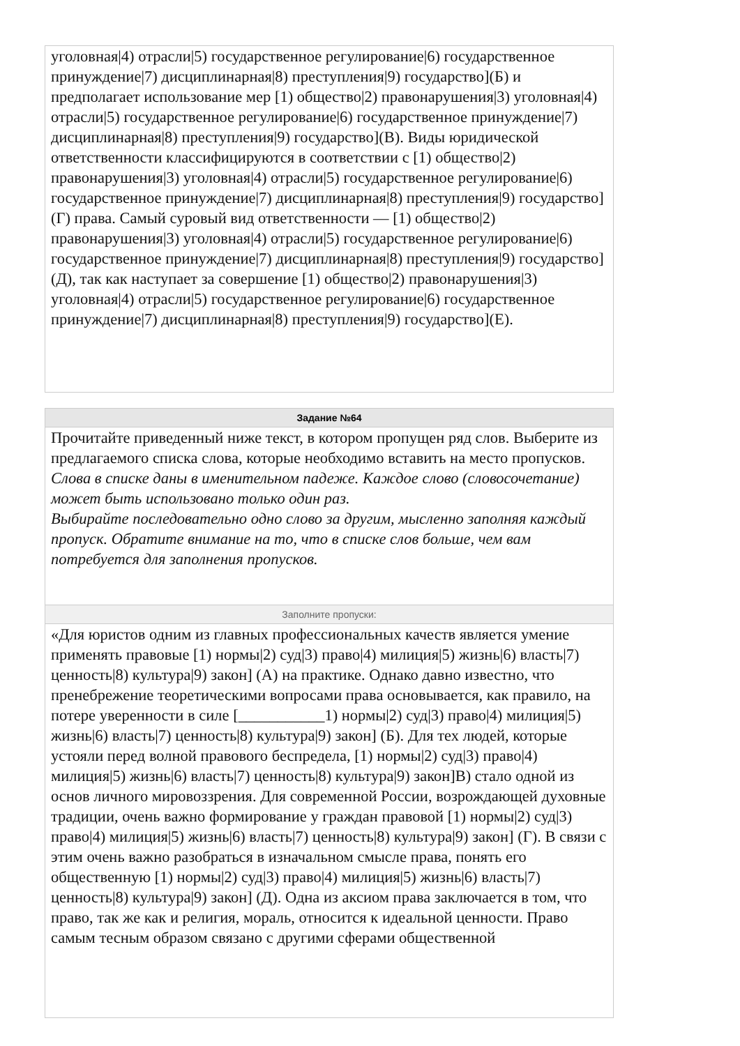уголовная|4) отрасли|5) государственное регулирование|6) государственное принуждение|7) дисциплинарная|8) преступления|9) государство](Б) и предполагает использование мер [1) общество|2) правонарушения|3) уголовная|4) отрасли|5) государственное регулирование|6) государственное принуждение|7) дисциплинарная|8) преступления|9) государство](В). Виды юридической ответственности классифицируются в соответствии с [1) общество|2) правонарушения|3) уголовная|4) отрасли|5) государственное регулирование|6) государственное принуждение|7) дисциплинарная|8) преступления|9) государство](Г) права. Самый суровый вид ответственности — [1) общество|2) правонарушения|3) уголовная|4) отрасли|5) государственное регулирование|6) государственное принуждение|7) дисциплинарная|8) преступления|9) государство](Д), так как наступает за совершение [1) общество|2) правонарушения|3) уголовная|4) отрасли|5) государственное регулирование|6) государственное принуждение|7) дисциплинарная|8) преступления|9) государство](Е).
Задание №64
Прочитайте приведенный ниже текст, в котором пропущен ряд слов. Выберите из предлагаемого списка слова, которые необходимо вставить на место пропусков.
Слова в списке даны в именительном падеже. Каждое слово (словосочетание) может быть использовано только один раз.
Выбирайте последовательно одно слово за другим, мысленно заполняя каждый пропуск. Обратите внимание на то, что в списке слов больше, чем вам потребуется для заполнения пропусков.
Заполните пропуски:
«Для юристов одним из главных профессиональных качеств является умение применять правовые [1) нормы|2) суд|3) право|4) милиция|5) жизнь|6) власть|7) ценность|8) культура|9) закон] (А) на практике. Однако давно известно, что пренебрежение теоретическими вопросами права основывается, как правило, на
потере уверенности в силе [___________1) нормы|2) суд|3) право|4) милиция|5) жизнь|6) власть|7) ценность|8) культура|9) закон] (Б). Для тех людей, которые устояли перед волной правового беспредела, [1) нормы|2) суд|3) право|4) милиция|5) жизнь|6) власть|7) ценность|8) культура|9) закон]В) стало одной из основ личного мировоззрения. Для современной России, возрождающей духовные традиции, очень важно формирование у граждан правовой [1) нормы|2) суд|3) право|4) милиция|5) жизнь|6) власть|7) ценность|8) культура|9) закон] (Г). В связи с этим очень важно разобраться в изначальном смысле права, понять его общественную [1) нормы|2) суд|3) право|4) милиция|5) жизнь|6) власть|7) ценность|8) культура|9) закон] (Д). Одна из аксиом права заключается в том, что право, так же как и религия, мораль, относится к идеальной ценности. Право самым тесным образом связано с другими сферами общественной